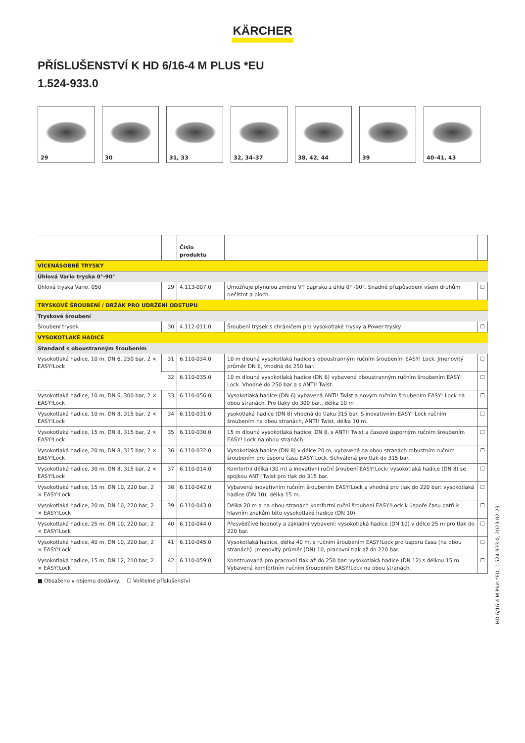KÄRCHER
PŘÍSLUŠENSTVÍ K HD 6/16-4 M PLUS *EU
1.524-933.0
29
30
31, 33
32, 34–37
38, 42, 44
39
40–41, 43
| | | Číslo produktu | | |
| --- | --- | --- | --- | --- |
| VÍCENÁSOBNÉ TRYSKY | | | | |
| Úhlová Vario tryska 0°-90° | | | | |
| Úhlová tryska Vario, 050 | 29 | 4.113-007.0 | Umožňuje plynulou změnu VT paprsku z úhlu 0° -90°. Snadné přizpůsobení všem druhům nečistot a ploch. | ☐ |
| TRYSKOVÉ ŠROUBENÍ / DRŽÁK PRO UDRŽENÍ ODSTUPU | | | | |
| Tryskové šroubení | | | | |
| Šroubení trysek | 30 | 4.112-011.0 | Šroubení trysek s chráničem pro vysokotlaké trysky a Power trysky | ☐ |
| VYSOKOTLAKÉ HADICE | | | | |
| Standard s oboustranným šroubením | | | | |
| Vysokotlaká hadice, 10 m, DN 6, 250 bar, 2 × EASY!Lock | 31 | 6.110-034.0 | 10 m dlouhá vysokotlaká hadice s oboustranným ručním šroubením EASY! Lock. Jmenovitý průměr DN 6, vhodná do 250 bar. | ☐ |
| | 32 | 6.110-035.0 | 10 m dlouhá vysokotlaká hadice (DN 6) vybavená oboustranným ručním šroubením EASY! Lock. Vhodné do 250 bar a s ANTI! Twist. | ☐ |
| Vysokotlaká hadice, 10 m, DN 6, 300 bar, 2 × EASY!Lock | 33 | 6.110-056.0 | Vysokotlaká hadice (DN 6) vybavená ANTI! Twist a novým ručním šroubením EASY! Lock na obou stranách. Pro tlaky do 300 bar., délka 10 m | ☐ |
| Vysokotlaká hadice, 10 m, DN 8, 315 bar, 2 × EASY!Lock | 34 | 6.110-031.0 | ysokotlaká hadice (DN 8) vhodná do tlaku 315 bar. S inovativním EASY! Lock ručním šroubením na obou stranách, ANTI! Twist, délka 10 m. | ☐ |
| Vysokotlaká hadice, 15 m, DN 8, 315 bar, 2 × EASY!Lock | 35 | 6.110-030.0 | 15 m dlouhá vysokotlaká hadice, DN 8, s ANTI! Twist a časově úsporným ručním šroubením EASY! Lock na obou stranách. | ☐ |
| Vysokotlaká hadice, 20 m, DN 8, 315 bar, 2 × EASY!Lock | 36 | 6.110-032.0 | Vysokotlaká hadice (DN 8) v délce 20 m, vybavená na obou stranách robustním ručním šroubením pro úsporu času EASY!Lock. Schválená pro tlak do 315 bar. | ☐ |
| Vysokotlaká hadice, 30 m, DN 8, 315 bar, 2 × EASY!Lock | 37 | 6.110-014.0 | Komfortní délka (30 m) a inovativní ruční šroubení EASY!Lock: vysokotlaká hadice (DN 8) se spojkou ANTI!Twist pro tlak do 315 bar. | ☐ |
| Vysokotlaká hadice, 15 m, DN 10, 220 bar, 2 × EASY!Lock | 38 | 6.110-042.0 | Vybavená inovativním ručním šroubením EASY!Lock a vhodná pro tlak do 220 bar: vysokotlaká hadice (DN 10), délka 15 m. | ☐ |
| Vysokotlaká hadice, 20 m, DN 10, 220 bar, 2 × EASY!Lock | 39 | 6.110-043.0 | Délka 20 m a na obou stranách komfortní ruční šroubení EASY!Lock k úspoře času patří k hlavním znakům této vysokotlaké hadice (DN 10). | ☐ |
| Vysokotlaká hadice, 25 m, DN 10, 220 bar, 2 × EASY!Lock | 40 | 6.110-044.0 | Přesvědčivé hodnoty a základní vybavení: vysokotlaká hadice (DN 10) v délce 25 m pro tlak do 220 bar. | ☐ |
| Vysokotlaká hadice, 40 m, DN 10, 220 bar, 2 × EASY!Lock | 41 | 6.110-045.0 | Vysokotlaká hadice, délka 40 m, s ručním šroubením EASY!Lock pro úsporu času (na obou stranách). Jmenovitý průměr (DN) 10, pracovní tlak až do 220 bar. | ☐ |
| Vysokotlaká hadice, 15 m, DN 12, 210 bar, 2 × EASY!Lock | 42 | 6.110-059.0 | Konstruovaná pro pracovní tlak až do 250 bar: vysokotlaká hadice (DN 12) s délkou 15 m. Vybavená komfortním ručním šroubením EASY!Lock na obou stranách. | ☐ |
■ Obsaženo v objemu dodávky. ☐ Volitelné příslušenství
HD 6/16-4 M Plus *EU, 1.524-933.0, 2023-02-23